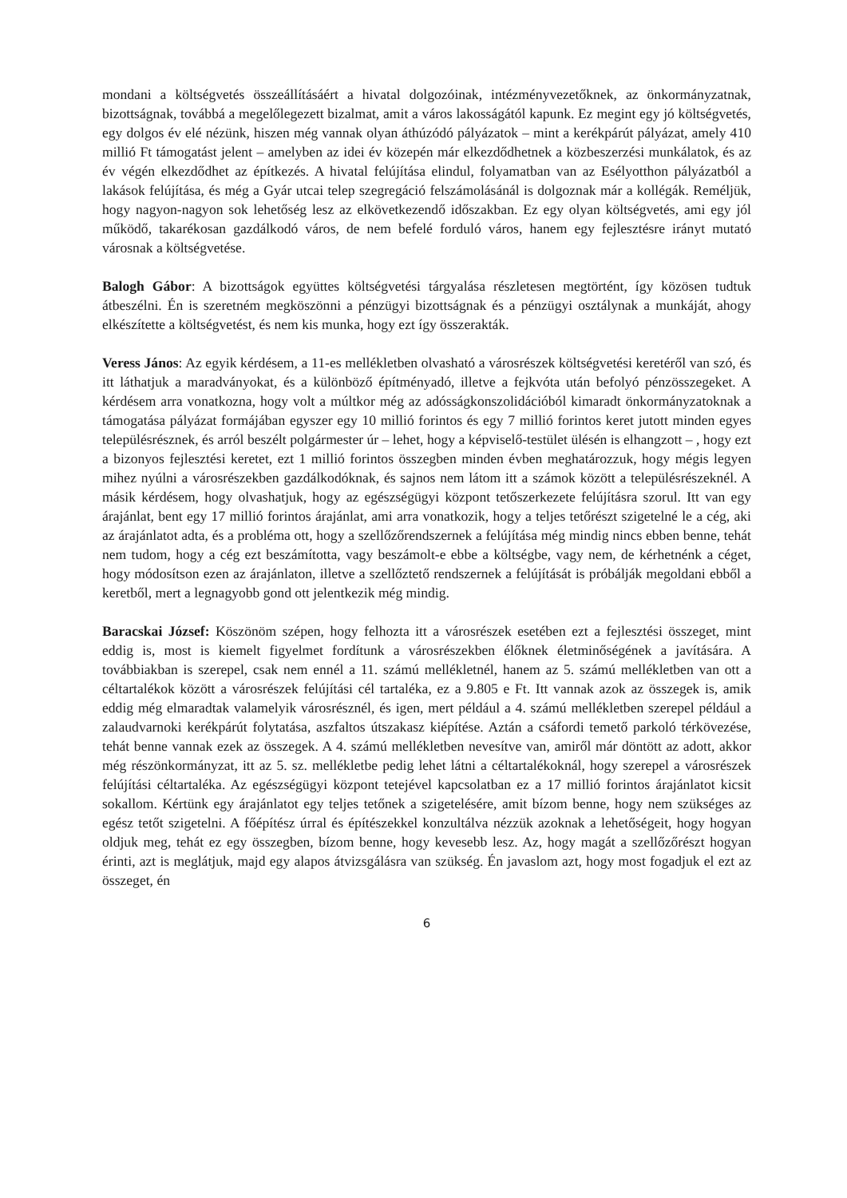mondani a költségvetés összeállításáért a hivatal dolgozóinak, intézményvezetőknek, az önkormányzatnak, bizottságnak, továbbá a megelőlegezett bizalmat, amit a város lakosságától kapunk. Ez megint egy jó költségvetés, egy dolgos év elé nézünk, hiszen még vannak olyan áthúzódó pályázatok – mint a kerékpárút pályázat, amely 410 millió Ft támogatást jelent – amelyben az idei év közepén már elkezdődhetnek a közbeszerzési munkálatok, és az év végén elkezdődhet az építkezés. A hivatal felújítása elindul, folyamatban van az Esélyotthon pályázatból a lakások felújítása, és még a Gyár utcai telep szegregáció felszámolásánál is dolgoznak már a kollégák. Reméljük, hogy nagyon-nagyon sok lehetőség lesz az elkövetkezendő időszakban. Ez egy olyan költségvetés, ami egy jól működő, takarékosan gazdálkodó város, de nem befelé forduló város, hanem egy fejlesztésre irányt mutató városnak a költségvetése.
Balogh Gábor: A bizottságok együttes költségvetési tárgyalása részletesen megtörtént, így közösen tudtuk átbeszélni. Én is szeretném megköszönni a pénzügyi bizottságnak és a pénzügyi osztálynak a munkáját, ahogy elkészítette a költségvetést, és nem kis munka, hogy ezt így összerakták.
Veress János: Az egyik kérdésem, a 11-es mellékletben olvasható a városrészek költségvetési keretéről van szó, és itt láthatjuk a maradványokat, és a különböző építményadó, illetve a fejkvóta után befolyó pénzösszegeket. A kérdésem arra vonatkozna, hogy volt a múltkor még az adósságkonszolidációból kimaradt önkormányzatoknak a támogatása pályázat formájában egyszer egy 10 millió forintos és egy 7 millió forintos keret jutott minden egyes településrésznek, és arról beszélt polgármester úr – lehet, hogy a képviselő-testület ülésén is elhangzott – , hogy ezt a bizonyos fejlesztési keretet, ezt 1 millió forintos összegben minden évben meghatározzuk, hogy mégis legyen mihez nyúlni a városrészekben gazdálkodóknak, és sajnos nem látom itt a számok között a településrészeknél. A másik kérdésem, hogy olvashatjuk, hogy az egészségügyi központ tetőszerkezete felújításra szorul. Itt van egy árajánlat, bent egy 17 millió forintos árajánlat, ami arra vonatkozik, hogy a teljes tetőrészt szigetelné le a cég, aki az árajánlatot adta, és a probléma ott, hogy a szellőzőrendszernek a felújítása még mindig nincs ebben benne, tehát nem tudom, hogy a cég ezt beszámította, vagy beszámolt-e ebbe a költségbe, vagy nem, de kérhetnénk a céget, hogy módosítson ezen az árajánlaton, illetve a szellőztető rendszernek a felújítását is próbálják megoldani ebből a keretből, mert a legnagyobb gond ott jelentkezik még mindig.
Baracskai József: Köszönöm szépen, hogy felhozta itt a városrészek esetében ezt a fejlesztési összeget, mint eddig is, most is kiemelt figyelmet fordítunk a városrészekben élőknek életminőségének a javítására. A továbbiakban is szerepel, csak nem ennél a 11. számú mellékletnél, hanem az 5. számú mellékletben van ott a céltartalékok között a városrészek felújítási cél tartaléka, ez a 9.805 e Ft. Itt vannak azok az összegek is, amik eddig még elmaradtak valamelyik városrésznél, és igen, mert például a 4. számú mellékletben szerepel például a zalaudvarnoki kerékpárút folytatása, aszfaltos útszakasz kiépítése. Aztán a csáfordi temető parkoló térkövezése, tehát benne vannak ezek az összegek. A 4. számú mellékletben nevesítve van, amiről már döntött az adott, akkor még részönkormányzat, itt az 5. sz. mellékletbe pedig lehet látni a céltartalékoknál, hogy szerepel a városrészek felújítási céltartaléka. Az egészségügyi központ tetejével kapcsolatban ez a 17 millió forintos árajánlatot kicsit sokallom. Kértünk egy árajánlatot egy teljes tetőnek a szigetelésére, amit bízom benne, hogy nem szükséges az egész tetőt szigetelni. A főépítész úrral és építészekkel konzultálva nézzük azoknak a lehetőségeit, hogy hogyan oldjuk meg, tehát ez egy összegben, bízom benne, hogy kevesebb lesz. Az, hogy magát a szellőzőrészt hogyan érinti, azt is meglátjuk, majd egy alapos átvizsgálásra van szükség. Én javaslom azt, hogy most fogadjuk el ezt az összeget, én
6